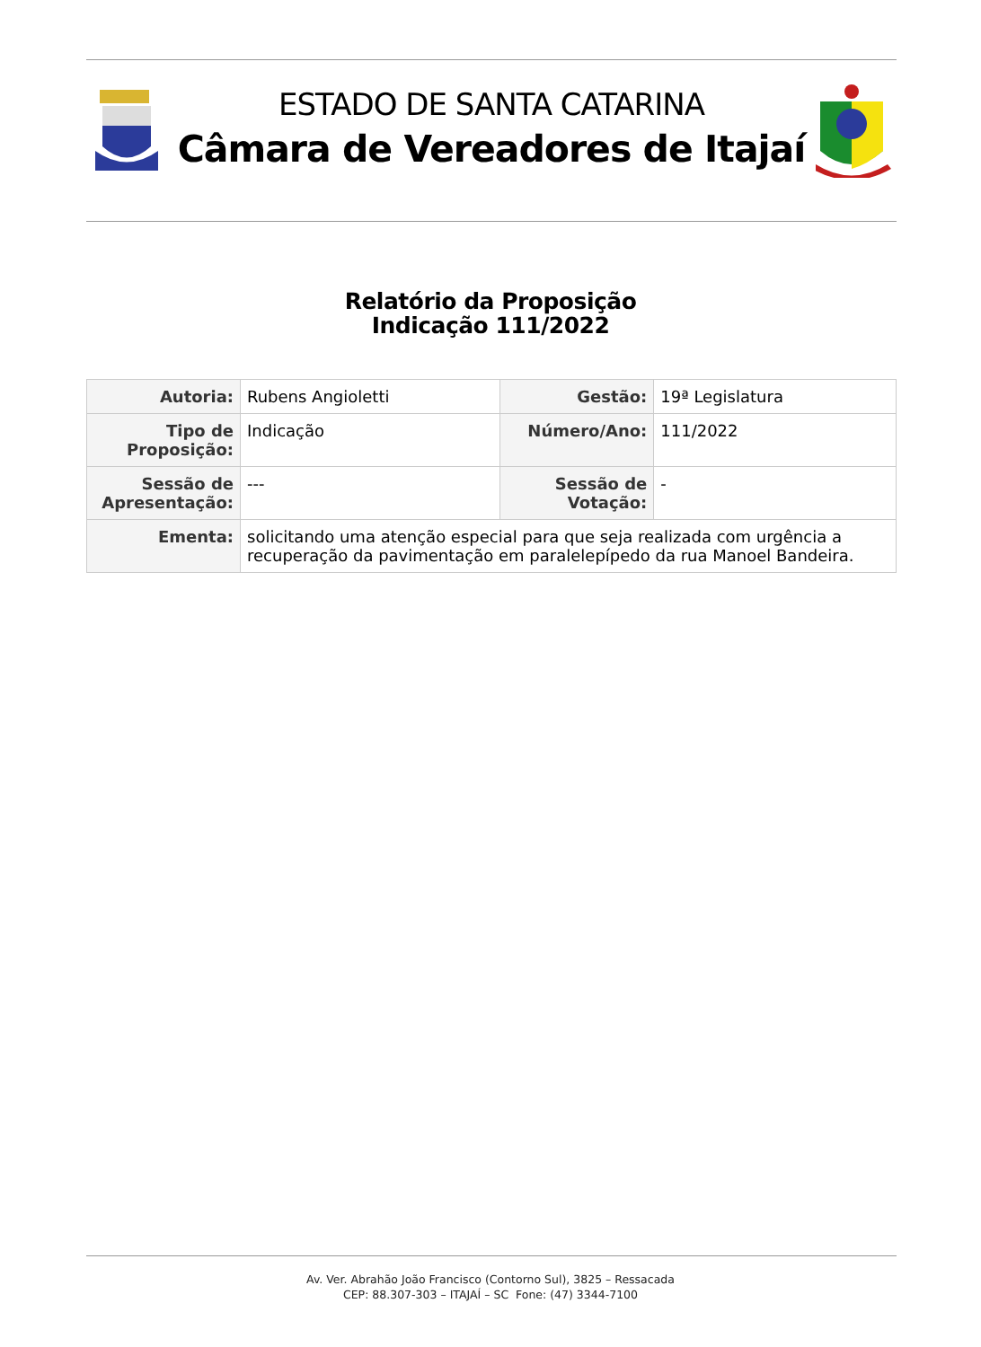ESTADO DE SANTA CATARINA
Câmara de Vereadores de Itajaí
Relatório da Proposição
Indicação 111/2022
| Autoria: | Rubens Angioletti | Gestão: | 19ª Legislatura |
| Tipo de Proposição: | Indicação | Número/Ano: | 111/2022 |
| Sessão de Apresentação: | --- | Sessão de Votação: | - |
| Ementa: | solicitando uma atenção especial para que seja realizada com urgência a recuperação da pavimentação em paralelepípedo da rua Manoel Bandeira. | | |
Av. Ver. Abrahão João Francisco (Contorno Sul), 3825 – Ressacada
CEP: 88.307-303 – ITAJAÍ – SC Fone: (47) 3344-7100